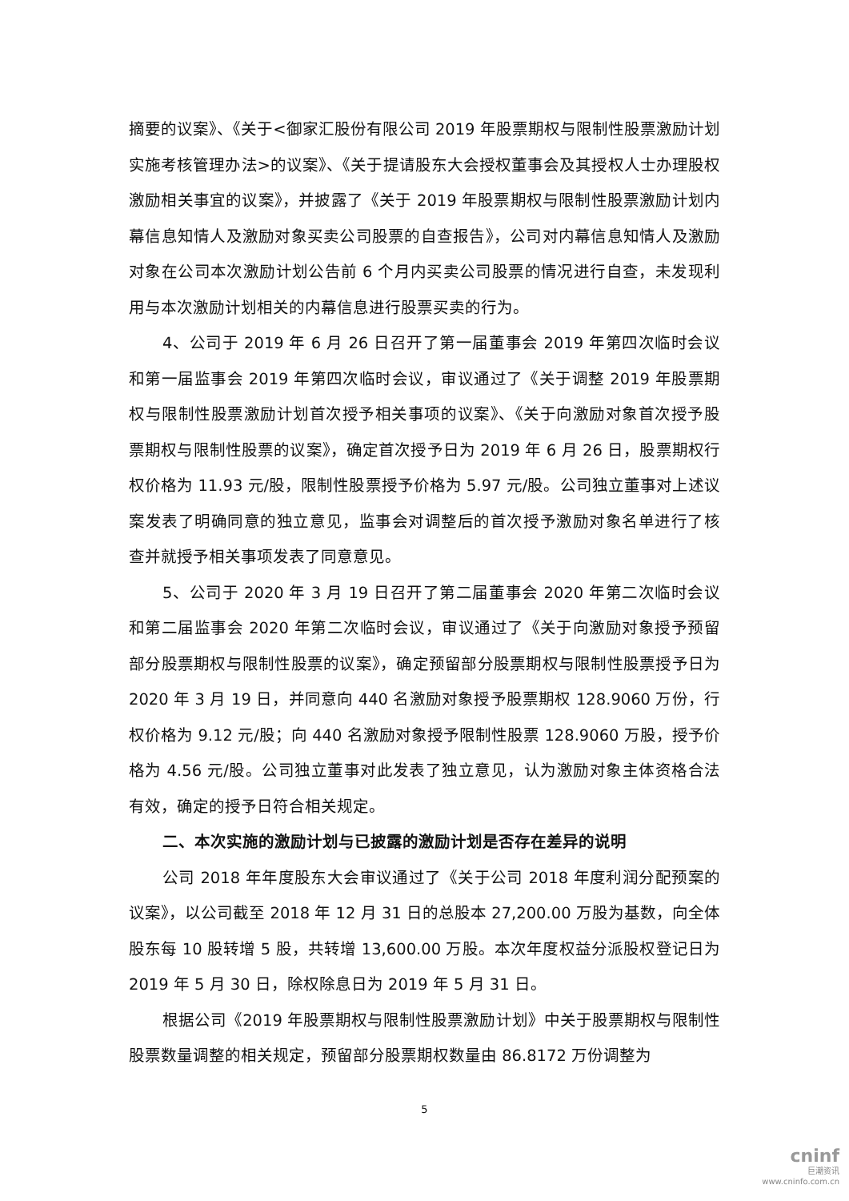摘要的议案》、《关于<御家汇股份有限公司 2019 年股票期权与限制性股票激励计划实施考核管理办法>的议案》、《关于提请股东大会授权董事会及其授权人士办理股权激励相关事宜的议案》，并披露了《关于 2019 年股票期权与限制性股票激励计划内幕信息知情人及激励对象买卖公司股票的自查报告》，公司对内幕信息知情人及激励对象在公司本次激励计划公告前 6 个月内买卖公司股票的情况进行自查，未发现利用与本次激励计划相关的内幕信息进行股票买卖的行为。
4、公司于 2019 年 6 月 26 日召开了第一届董事会 2019 年第四次临时会议和第一届监事会 2019 年第四次临时会议，审议通过了《关于调整 2019 年股票期权与限制性股票激励计划首次授予相关事项的议案》、《关于向激励对象首次授予股票期权与限制性股票的议案》，确定首次授予日为 2019 年 6 月 26 日，股票期权行权价格为 11.93 元/股，限制性股票授予价格为 5.97 元/股。公司独立董事对上述议案发表了明确同意的独立意见，监事会对调整后的首次授予激励对象名单进行了核查并就授予相关事项发表了同意意见。
5、公司于 2020 年 3 月 19 日召开了第二届董事会 2020 年第二次临时会议和第二届监事会 2020 年第二次临时会议，审议通过了《关于向激励对象授予预留部分股票期权与限制性股票的议案》，确定预留部分股票期权与限制性股票授予日为 2020 年 3 月 19 日，并同意向 440 名激励对象授予股票期权 128.9060 万份，行权价格为 9.12 元/股；向 440 名激励对象授予限制性股票 128.9060 万股，授予价格为 4.56 元/股。公司独立董事对此发表了独立意见，认为激励对象主体资格合法有效，确定的授予日符合相关规定。
二、本次实施的激励计划与已披露的激励计划是否存在差异的说明
公司 2018 年年度股东大会审议通过了《关于公司 2018 年度利润分配预案的议案》，以公司截至 2018 年 12 月 31 日的总股本 27,200.00 万股为基数，向全体股东每 10 股转增 5 股，共转增 13,600.00 万股。本次年度权益分派股权登记日为 2019 年 5 月 30 日，除权除息日为 2019 年 5 月 31 日。
根据公司《2019 年股票期权与限制性股票激励计划》中关于股票期权与限制性股票数量调整的相关规定，预留部分股票期权数量由 86.8172 万份调整为
5
cninf
巨潮资讯
www.cninfo.com.cn